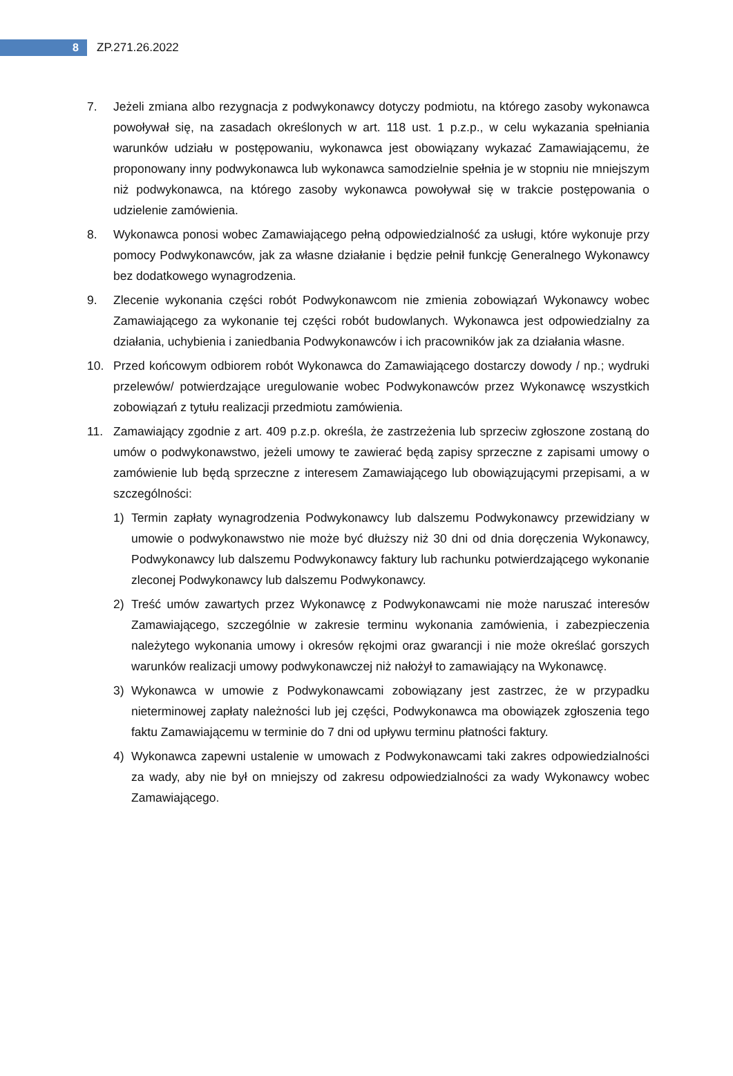8
ZP.271.26.2022
7. Jeżeli zmiana albo rezygnacja z podwykonawcy dotyczy podmiotu, na którego zasoby wykonawca powoływał się, na zasadach określonych w art. 118 ust. 1 p.z.p., w celu wykazania spełniania warunków udziału w postępowaniu, wykonawca jest obowiązany wykazać Zamawiającemu, że proponowany inny podwykonawca lub wykonawca samodzielnie spełnia je w stopniu nie mniejszym niż podwykonawca, na którego zasoby wykonawca powoływał się w trakcie postępowania o udzielenie zamówienia.
8. Wykonawca ponosi wobec Zamawiającego pełną odpowiedzialność za usługi, które wykonuje przy pomocy Podwykonawców, jak za własne działanie i będzie pełnił funkcję Generalnego Wykonawcy bez dodatkowego wynagrodzenia.
9. Zlecenie wykonania części robót Podwykonawcom nie zmienia zobowiązań Wykonawcy wobec Zamawiającego za wykonanie tej części robót budowlanych. Wykonawca jest odpowiedzialny za działania, uchybienia i zaniedbania Podwykonawców i ich pracowników jak za działania własne.
10. Przed końcowym odbiorem robót Wykonawca do Zamawiającego dostarczy dowody / np.; wydruki przelewów/ potwierdzające uregulowanie wobec Podwykonawców przez Wykonawcę wszystkich zobowiązań z tytułu realizacji przedmiotu zamówienia.
11. Zamawiający zgodnie z art. 409 p.z.p. określa, że zastrzeżenia lub sprzeciw zgłoszone zostaną do umów o podwykonawstwo, jeżeli umowy te zawierać będą zapisy sprzeczne z zapisami umowy o zamówienie lub będą sprzeczne z interesem Zamawiającego lub obowiązującymi przepisami, a w szczególności:
1) Termin zapłaty wynagrodzenia Podwykonawcy lub dalszemu Podwykonawcy przewidziany w umowie o podwykonawstwo nie może być dłuższy niż 30 dni od dnia doręczenia Wykonawcy, Podwykonawcy lub dalszemu Podwykonawcy faktury lub rachunku potwierdzającego wykonanie zleconej Podwykonawcy lub dalszemu Podwykonawcy.
2) Treść umów zawartych przez Wykonawcę z Podwykonawcami nie może naruszać interesów Zamawiającego, szczególnie w zakresie terminu wykonania zamówienia, i zabezpieczenia należytego wykonania umowy i okresów rękojmi oraz gwarancji i nie może określać gorszych warunków realizacji umowy podwykonawczej niż nałożył to zamawiający na Wykonawcę.
3) Wykonawca w umowie z Podwykonawcami zobowiązany jest zastrzec, że w przypadku nieterminowej zapłaty należności lub jej części, Podwykonawca ma obowiązek zgłoszenia tego faktu Zamawiającemu w terminie do 7 dni od upływu terminu płatności faktury.
4) Wykonawca zapewni ustalenie w umowach z Podwykonawcami taki zakres odpowiedzialności za wady, aby nie był on mniejszy od zakresu odpowiedzialności za wady Wykonawcy wobec Zamawiającego.